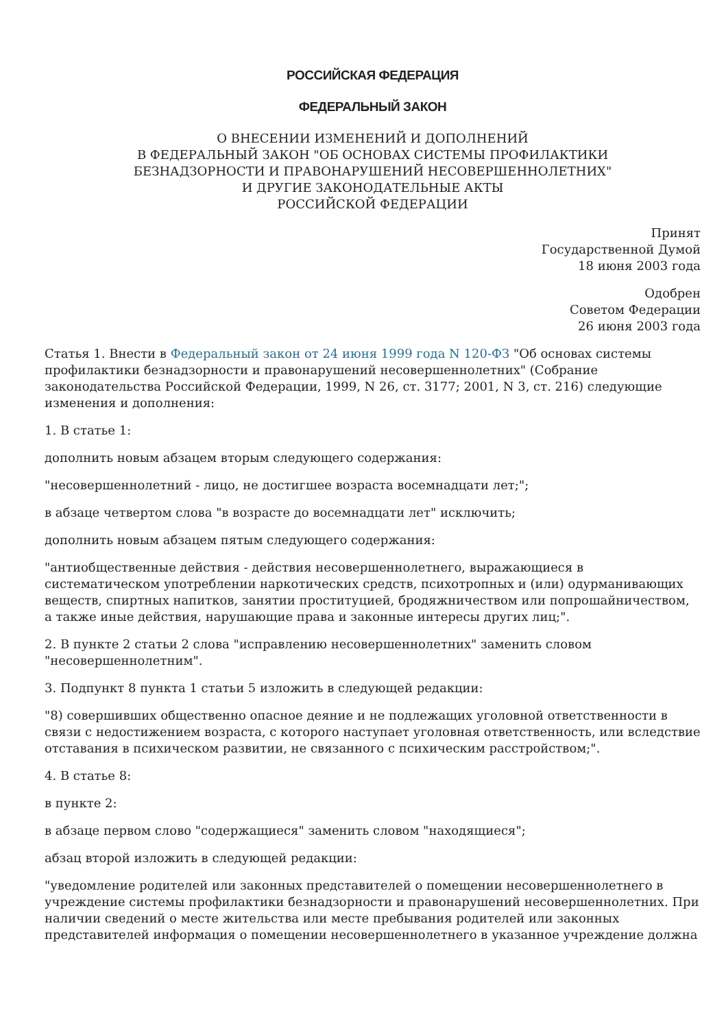РОССИЙСКАЯ ФЕДЕРАЦИЯ
ФЕДЕРАЛЬНЫЙ ЗАКОН
О ВНЕСЕНИИ ИЗМЕНЕНИЙ И ДОПОЛНЕНИЙ
В ФЕДЕРАЛЬНЫЙ ЗАКОН "ОБ ОСНОВАХ СИСТЕМЫ ПРОФИЛАКТИКИ
БЕЗНАДЗОРНОСТИ И ПРАВОНАРУШЕНИЙ НЕСОВЕРШЕННОЛЕТНИХ"
И ДРУГИЕ ЗАКОНОДАТЕЛЬНЫЕ АКТЫ
РОССИЙСКОЙ ФЕДЕРАЦИИ
Принят
Государственной Думой
18 июня 2003 года
Одобрен
Советом Федерации
26 июня 2003 года
Статья 1. Внести в Федеральный закон от 24 июня 1999 года N 120-ФЗ "Об основах системы профилактики безнадзорности и правонарушений несовершеннолетних" (Собрание законодательства Российской Федерации, 1999, N 26, ст. 3177; 2001, N 3, ст. 216) следующие изменения и дополнения:
1. В статье 1:
дополнить новым абзацем вторым следующего содержания:
"несовершеннолетний - лицо, не достигшее возраста восемнадцати лет;";
в абзаце четвертом слова "в возрасте до восемнадцати лет" исключить;
дополнить новым абзацем пятым следующего содержания:
"антиобщественные действия - действия несовершеннолетнего, выражающиеся в систематическом употреблении наркотических средств, психотропных и (или) одурманивающих веществ, спиртных напитков, занятии проституцией, бродяжничеством или попрошайничеством, а также иные действия, нарушающие права и законные интересы других лиц;".
2. В пункте 2 статьи 2 слова "исправлению несовершеннолетних" заменить словом "несовершеннолетним".
3. Подпункт 8 пункта 1 статьи 5 изложить в следующей редакции:
"8) совершивших общественно опасное деяние и не подлежащих уголовной ответственности в связи с недостижением возраста, с которого наступает уголовная ответственность, или вследствие отставания в психическом развитии, не связанного с психическим расстройством;".
4. В статье 8:
в пункте 2:
в абзаце первом слово "содержащиеся" заменить словом "находящиеся";
абзац второй изложить в следующей редакции:
"уведомление родителей или законных представителей о помещении несовершеннолетнего в учреждение системы профилактики безнадзорности и правонарушений несовершеннолетних. При наличии сведений о месте жительства или месте пребывания родителей или законных представителей информация о помещении несовершеннолетнего в указанное учреждение должна